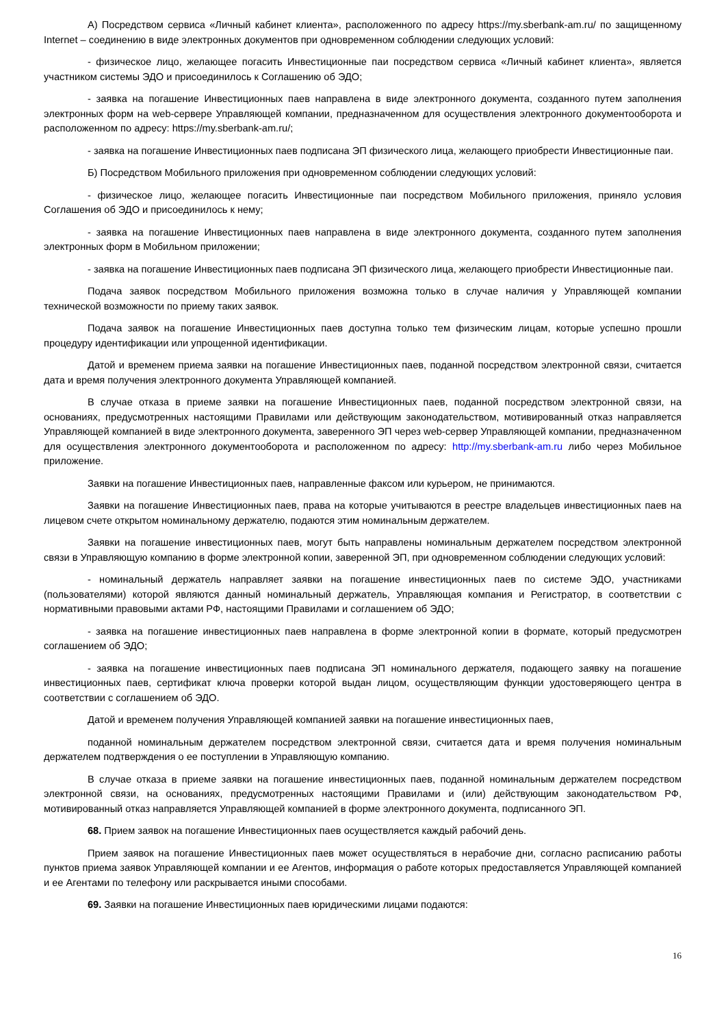А) Посредством сервиса «Личный кабинет клиента», расположенного по адресу https://my.sberbank-am.ru/ по защищенному Internet – соединению в виде электронных документов при одновременном соблюдении следующих условий:
- физическое лицо, желающее погасить Инвестиционные паи посредством сервиса «Личный кабинет клиента», является участником системы ЭДО и присоединилось к Соглашению об ЭДО;
- заявка на погашение Инвестиционных паев направлена в виде электронного документа, созданного путем заполнения электронных форм на web-сервере Управляющей компании, предназначенном для осуществления электронного документооборота и расположенном по адресу: https://my.sberbank-am.ru/;
- заявка на погашение Инвестиционных паев подписана ЭП физического лица, желающего приобрести Инвестиционные паи.
Б) Посредством Мобильного приложения при одновременном соблюдении следующих условий:
- физическое лицо, желающее погасить Инвестиционные паи посредством Мобильного приложения, приняло условия Соглашения об ЭДО и присоединилось к нему;
- заявка на погашение Инвестиционных паев направлена в виде электронного документа, созданного путем заполнения электронных форм в Мобильном приложении;
- заявка на погашение Инвестиционных паев подписана ЭП физического лица, желающего приобрести Инвестиционные паи.
Подача заявок посредством Мобильного приложения возможна только в случае наличия у Управляющей компании технической возможности по приему таких заявок.
Подача заявок на погашение Инвестиционных паев доступна только тем физическим лицам, которые успешно прошли процедуру идентификации или упрощенной идентификации.
Датой и временем приема заявки на погашение Инвестиционных паев, поданной посредством электронной связи, считается дата и время получения электронного документа Управляющей компанией.
В случае отказа в приеме заявки на погашение Инвестиционных паев, поданной посредством электронной связи, на основаниях, предусмотренных настоящими Правилами или действующим законодательством, мотивированный отказ направляется Управляющей компанией в виде электронного документа, заверенного ЭП через web-сервер Управляющей компании, предназначенном для осуществления электронного документооборота и расположенном по адресу: http://my.sberbank-am.ru либо через Мобильное приложение.
Заявки на погашение Инвестиционных паев, направленные факсом или курьером, не принимаются.
Заявки на погашение Инвестиционных паев, права на которые учитываются в реестре владельцев инвестиционных паев на лицевом счете открытом номинальному держателю, подаются этим номинальным держателем.
Заявки на погашение инвестиционных паев, могут быть направлены номинальным держателем посредством электронной связи в Управляющую компанию в форме электронной копии, заверенной ЭП, при одновременном соблюдении следующих условий:
- номинальный держатель направляет заявки на погашение инвестиционных паев по системе ЭДО, участниками (пользователями) которой являются данный номинальный держатель, Управляющая компания и Регистратор, в соответствии с нормативными правовыми актами РФ, настоящими Правилами и соглашением об ЭДО;
- заявка на погашение инвестиционных паев направлена в форме электронной копии в формате, который предусмотрен соглашением об ЭДО;
- заявка на погашение инвестиционных паев подписана ЭП номинального держателя, подающего заявку на погашение инвестиционных паев, сертификат ключа проверки которой выдан лицом, осуществляющим функции удостоверяющего центра в соответствии с соглашением об ЭДО.
Датой и временем получения Управляющей компанией заявки на погашение инвестиционных паев,
поданной номинальным держателем посредством электронной связи, считается дата и время получения номинальным держателем подтверждения о ее поступлении в Управляющую компанию.
В случае отказа в приеме заявки на погашение инвестиционных паев, поданной номинальным держателем посредством электронной связи, на основаниях, предусмотренных настоящими Правилами и (или) действующим законодательством РФ, мотивированный отказ направляется Управляющей компанией в форме электронного документа, подписанного ЭП.
68. Прием заявок на погашение Инвестиционных паев осуществляется каждый рабочий день.
Прием заявок на погашение Инвестиционных паев может осуществляться в нерабочие дни, согласно расписанию работы пунктов приема заявок Управляющей компании и ее Агентов, информация о работе которых предоставляется Управляющей компанией и ее Агентами по телефону или раскрывается иными способами.
69. Заявки на погашение Инвестиционных паев юридическими лицами подаются:
16